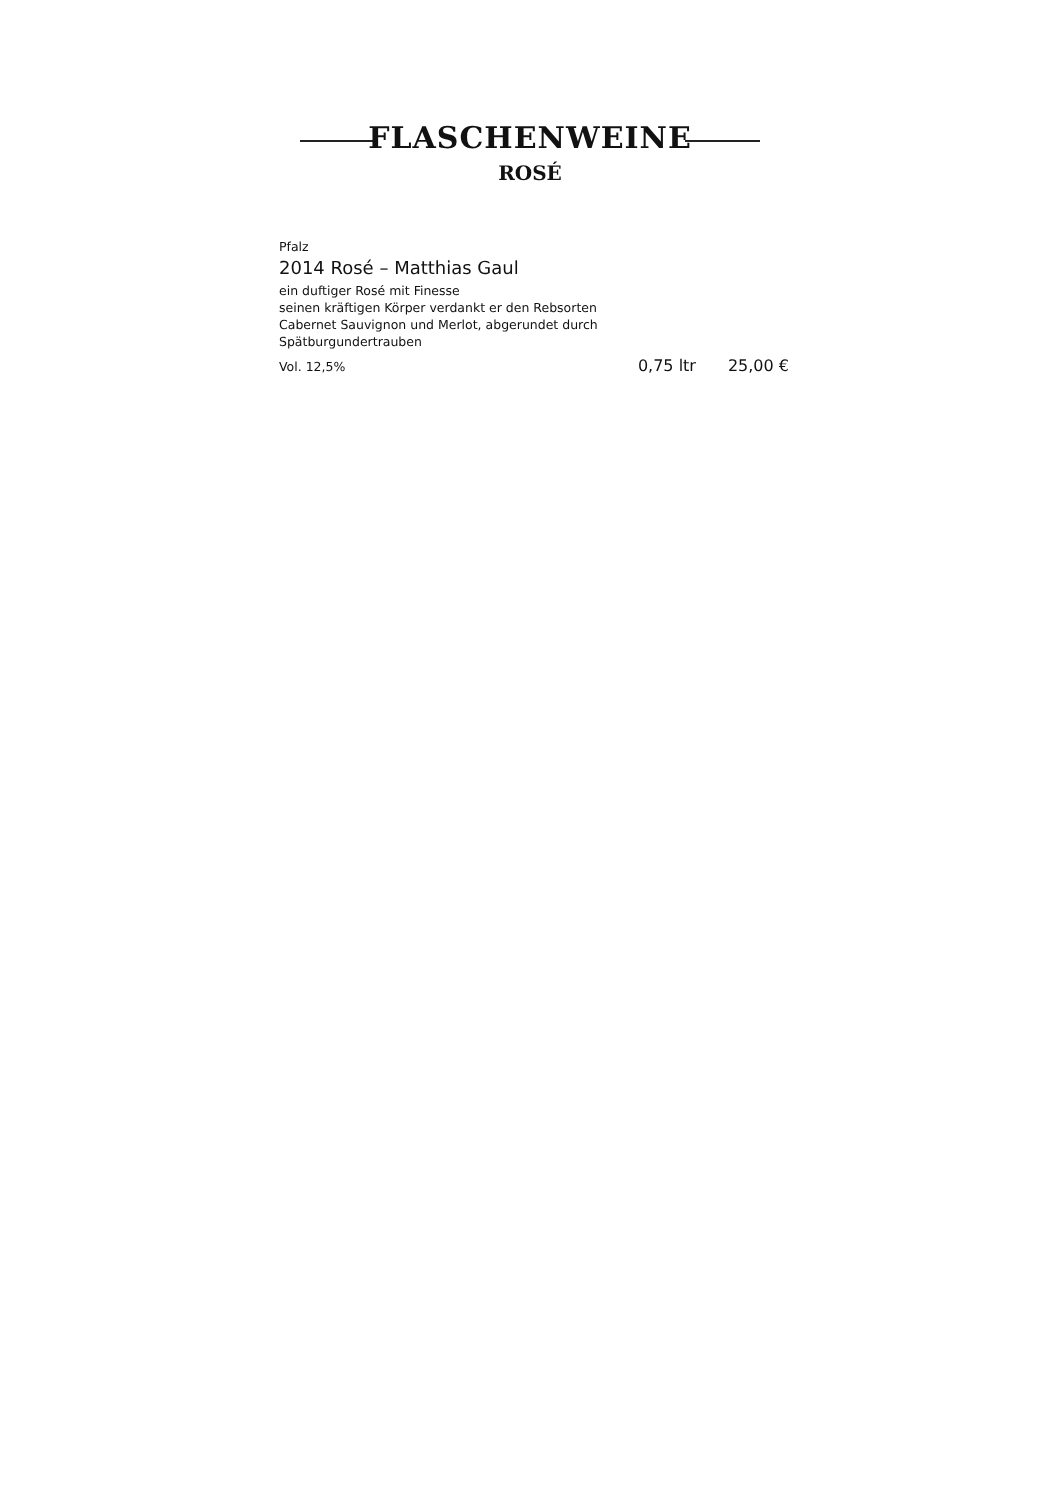FLASCHENWEINE
ROSÉ
Pfalz
2014 Rosé – Matthias Gaul
ein duftiger Rosé mit Finesse
seinen kräftigen Körper verdankt er den Rebsorten
Cabernet Sauvignon und Merlot, abgerundet durch
Spätburgundertrauben
Vol. 12,5% 0,75 ltr 25,00 €